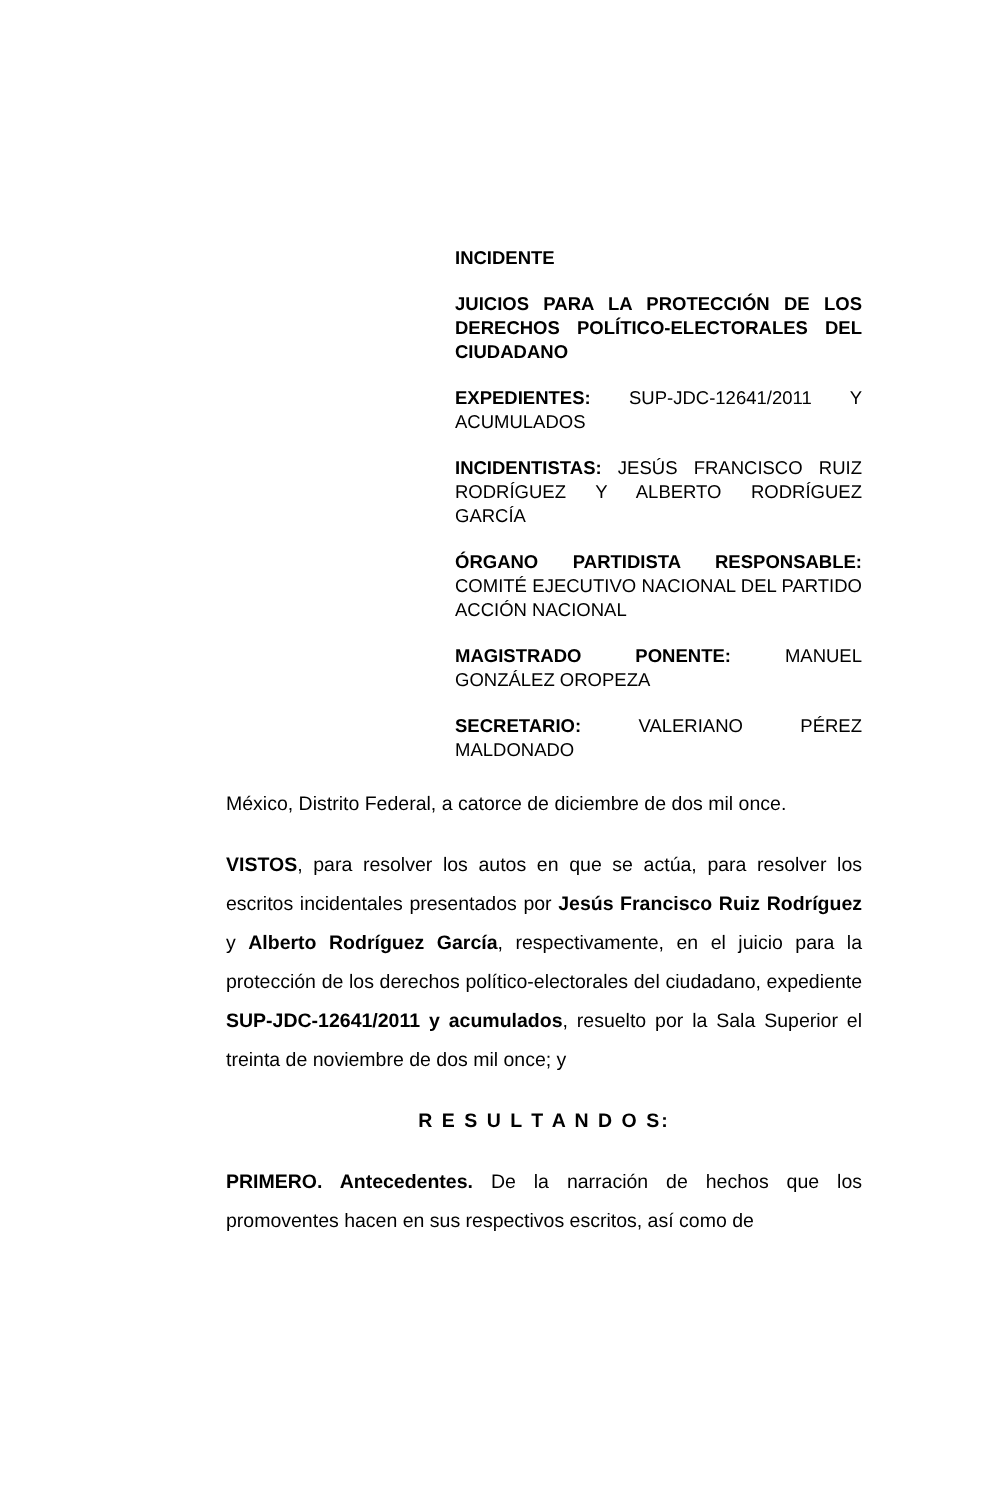INCIDENTE
JUICIOS PARA LA PROTECCIÓN DE LOS DERECHOS POLÍTICO-ELECTORALES DEL CIUDADANO
EXPEDIENTES: SUP-JDC-12641/2011 Y ACUMULADOS
INCIDENTISTAS: JESÚS FRANCISCO RUIZ RODRÍGUEZ Y ALBERTO RODRÍGUEZ GARCÍA
ÓRGANO PARTIDISTA RESPONSABLE: COMITÉ EJECUTIVO NACIONAL DEL PARTIDO ACCIÓN NACIONAL
MAGISTRADO PONENTE: MANUEL GONZÁLEZ OROPEZA
SECRETARIO: VALERIANO PÉREZ MALDONADO
México, Distrito Federal, a catorce de diciembre de dos mil once.
VISTOS, para resolver los autos en que se actúa, para resolver los escritos incidentales presentados por Jesús Francisco Ruiz Rodríguez y Alberto Rodríguez García, respectivamente, en el juicio para la protección de los derechos político-electorales del ciudadano, expediente SUP-JDC-12641/2011 y acumulados, resuelto por la Sala Superior el treinta de noviembre de dos mil once; y
R E S U L T A N D O S:
PRIMERO. Antecedentes. De la narración de hechos que los promoventes hacen en sus respectivos escritos, así como de